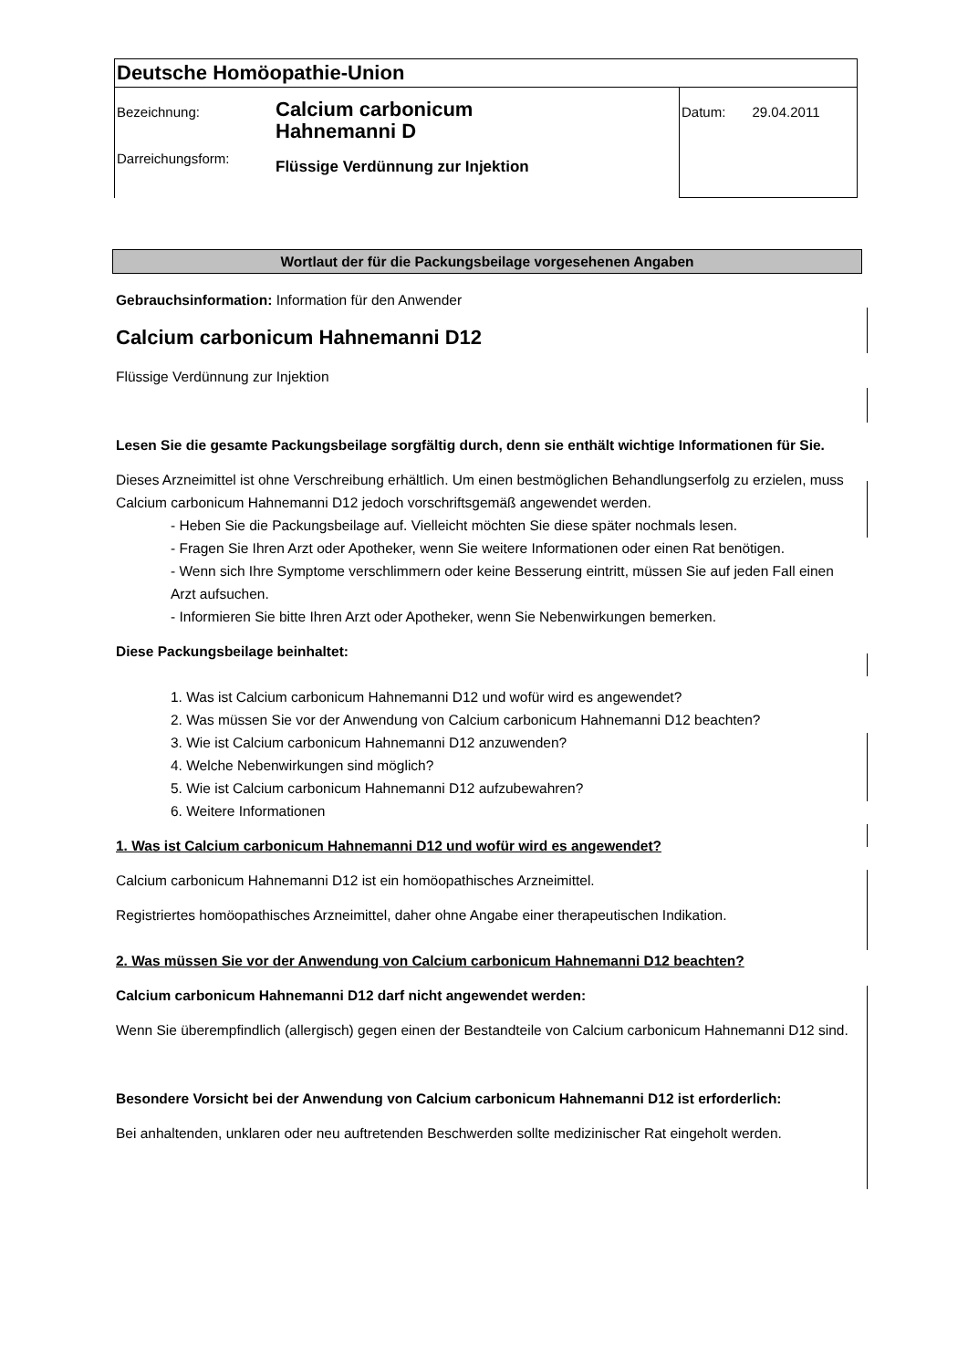| Deutsche Homöopathie-Union | | |
| Bezeichnung: Darreichungsform: | Calcium carbonicum Hahnemanni D Flüssige Verdünnung zur Injektion | Datum: 29.04.2011 |
Wortlaut der für die Packungsbeilage vorgesehenen Angaben
Gebrauchsinformation: Information für den Anwender
Calcium carbonicum Hahnemanni D12
Flüssige Verdünnung zur Injektion
Lesen Sie die gesamte Packungsbeilage sorgfältig durch, denn sie enthält wichtige Informationen für Sie.
Dieses Arzneimittel ist ohne Verschreibung erhältlich. Um einen bestmöglichen Behandlungserfolg zu erzielen, muss Calcium carbonicum Hahnemanni D12 jedoch vorschriftsgemäß angewendet werden.
- Heben Sie die Packungsbeilage auf. Vielleicht möchten Sie diese später nochmals lesen.
- Fragen Sie Ihren Arzt oder Apotheker, wenn Sie weitere Informationen oder einen Rat benötigen.
- Wenn sich Ihre Symptome verschlimmern oder keine Besserung eintritt, müssen Sie auf jeden Fall einen Arzt aufsuchen.
- Informieren Sie bitte Ihren Arzt oder Apotheker, wenn Sie Nebenwirkungen bemerken.
Diese Packungsbeilage beinhaltet:
1. Was ist Calcium carbonicum Hahnemanni D12 und wofür wird es angewendet?
2. Was müssen Sie vor der Anwendung von Calcium carbonicum Hahnemanni D12 beachten?
3. Wie ist Calcium carbonicum Hahnemanni D12 anzuwenden?
4. Welche Nebenwirkungen sind möglich?
5. Wie ist Calcium carbonicum Hahnemanni D12 aufzubewahren?
6. Weitere Informationen
1. Was ist Calcium carbonicum Hahnemanni D12 und wofür wird es angewendet?
Calcium carbonicum Hahnemanni D12 ist ein homöopathisches Arzneimittel.
Registriertes homöopathisches Arzneimittel, daher ohne Angabe einer therapeutischen Indikation.
2. Was müssen Sie vor der Anwendung von Calcium carbonicum Hahnemanni D12 beachten?
Calcium carbonicum Hahnemanni D12 darf nicht angewendet werden:
Wenn Sie überempfindlich (allergisch) gegen einen der Bestandteile von Calcium carbonicum Hahnemanni D12 sind.
Besondere Vorsicht bei der Anwendung von Calcium carbonicum Hahnemanni D12 ist erforderlich:
Bei anhaltenden, unklaren oder neu auftretenden Beschwerden sollte medizinischer Rat eingeholt werden.